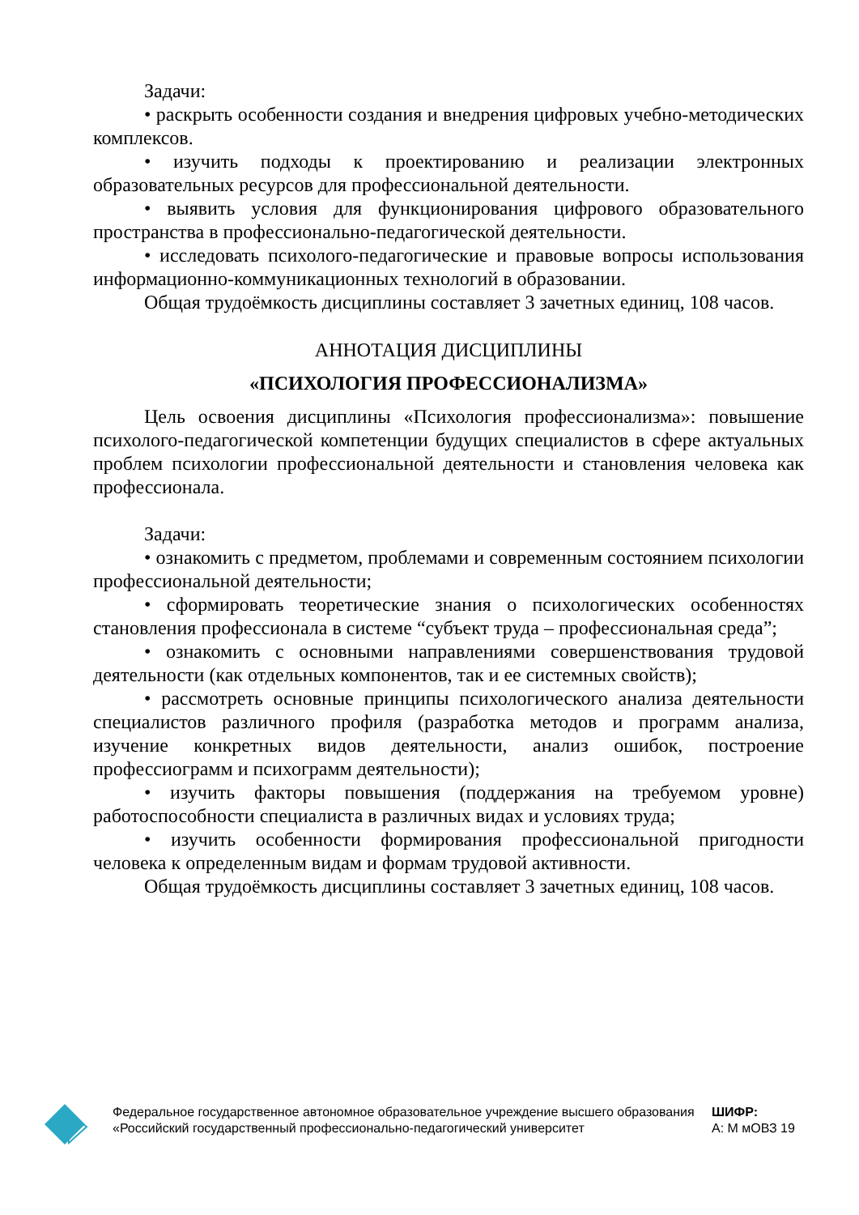Задачи:
• раскрыть особенности создания и внедрения цифровых учебно-методических комплексов.
• изучить подходы к проектированию и реализации электронных образовательных ресурсов для профессиональной деятельности.
• выявить условия для функционирования цифрового образовательного пространства в профессионально-педагогической деятельности.
• исследовать психолого-педагогические и правовые вопросы использования информационно-коммуникационных технологий в образовании.
Общая трудоёмкость дисциплины составляет 3 зачетных единиц, 108 часов.
АННОТАЦИЯ ДИСЦИПЛИНЫ
«ПСИХОЛОГИЯ ПРОФЕССИОНАЛИЗМА»
Цель освоения дисциплины «Психология профессионализма»: повышение психолого-педагогической компетенции будущих специалистов в сфере актуальных проблем психологии профессиональной деятельности и становления человека как профессионала.
Задачи:
• ознакомить с предметом, проблемами и современным состоянием психологии профессиональной деятельности;
• сформировать теоретические знания о психологических особенностях становления профессионала в системе “субъект труда – профессиональная среда”;
• ознакомить с основными направлениями совершенствования трудовой деятельности (как отдельных компонентов, так и ее системных свойств);
• рассмотреть основные принципы психологического анализа деятельности специалистов различного профиля (разработка методов и программ анализа, изучение конкретных видов деятельности, анализ ошибок, построение профессиограмм и психограмм деятельности);
• изучить факторы повышения (поддержания на требуемом уровне) работоспособности специалиста в различных видах и условиях труда;
• изучить особенности формирования профессиональной пригодности человека к определенным видам и формам трудовой активности.
Общая трудоёмкость дисциплины составляет 3 зачетных единиц, 108 часов.
Федеральное государственное автономное образовательное учреждение высшего образования «Российский государственный профессионально-педагогический университет
ШИФР:
А: М мОВЗ 19